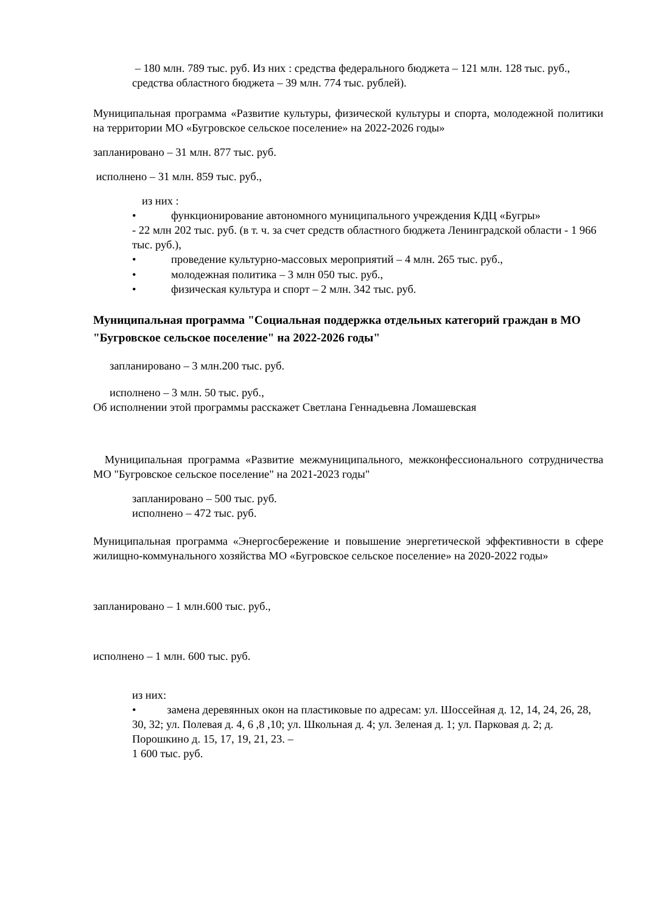– 180 млн. 789 тыс. руб. Из них : средства федерального бюджета – 121 млн. 128 тыс. руб., средства областного бюджета – 39 млн. 774 тыс. рублей).
Муниципальная программа «Развитие культуры, физической культуры и спорта, молодежной политики на территории МО «Бугровское сельское поселение» на 2022-2026 годы»
запланировано – 31 млн. 877 тыс. руб.
исполнено – 31 млн. 859 тыс. руб.,
из них :
• функционирование автономного муниципального учреждения КДЦ «Бугры»
- 22 млн 202 тыс. руб. (в т. ч. за счет средств областного бюджета Ленинградской области - 1 966 тыс. руб.),
• проведение культурно-массовых мероприятий – 4 млн. 265 тыс. руб.,
• молодежная политика – 3 млн 050 тыс. руб.,
• физическая культура и спорт – 2 млн. 342 тыс. руб.
Муниципальная программа "Социальная поддержка отдельных категорий граждан в МО "Бугровское сельское поселение" на 2022-2026 годы"
запланировано – 3 млн.200 тыс. руб.
исполнено – 3 млн. 50 тыс. руб.,
Об исполнении этой программы расскажет Светлана Геннадьевна Ломашевская
Муниципальная программа «Развитие межмуниципального, межконфессионального сотрудничества МО "Бугровское сельское поселение" на 2021-2023 годы"
запланировано – 500 тыс. руб.
исполнено – 472 тыс. руб.
Муниципальная программа «Энергосбережение и повышение энергетической эффективности в сфере жилищно-коммунального хозяйства МО «Бугровское сельское поселение» на 2020-2022 годы»
запланировано – 1 млн.600 тыс. руб.,
исполнено – 1 млн. 600 тыс. руб.
из них:
• замена деревянных окон на пластиковые по адресам: ул. Шоссейная д. 12, 14, 24, 26, 28, 30, 32; ул. Полевая д. 4, 6 ,8 ,10; ул. Школьная д. 4; ул. Зеленая д. 1; ул. Парковая д. 2; д. Порошкино д. 15, 17, 19, 21, 23. –
1 600 тыс. руб.